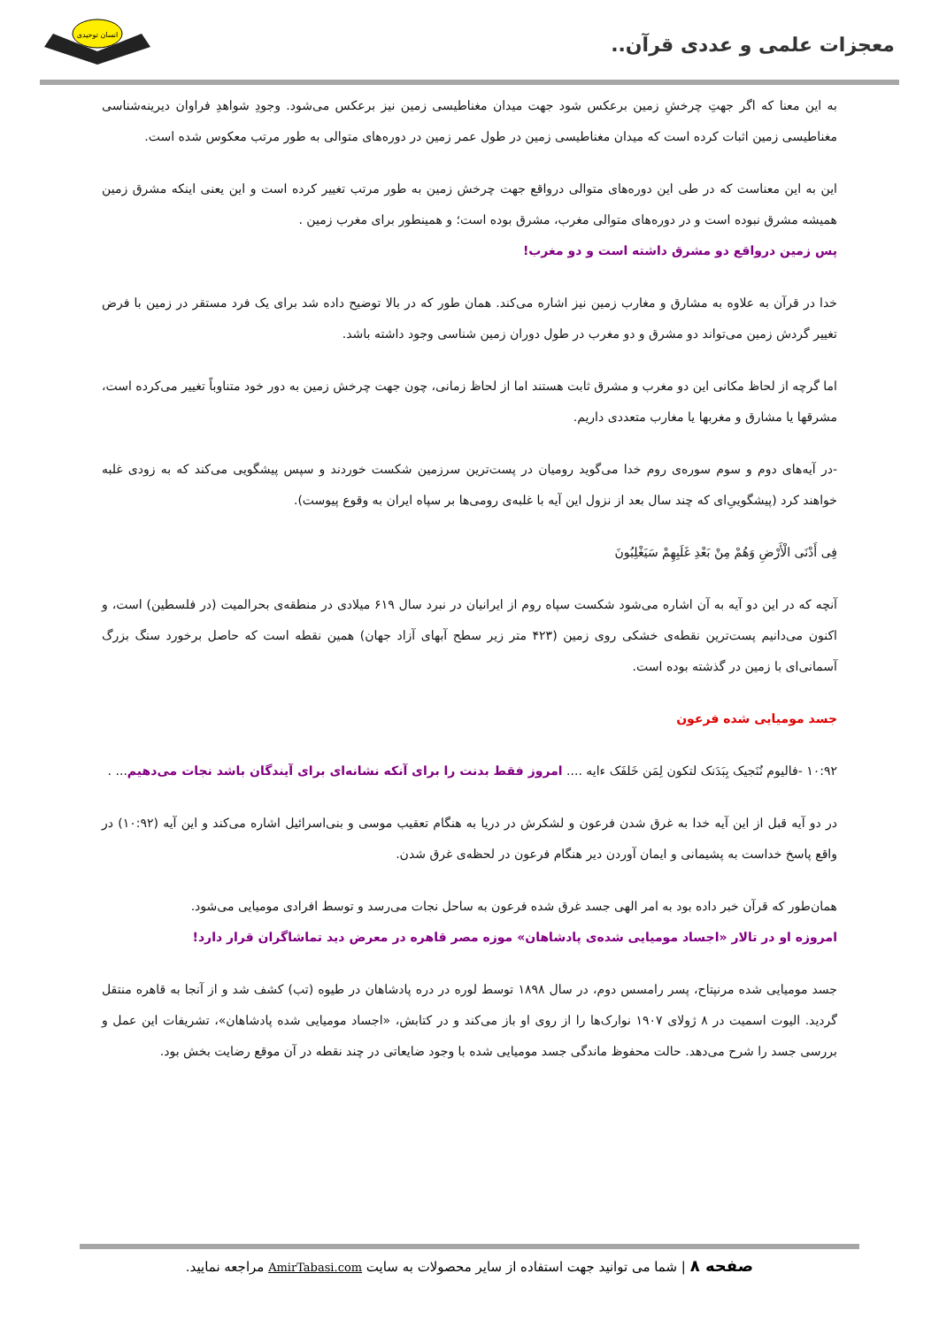معجزات علمی و عددی قرآن..
انسان توحیدی
به این معنا که اگر جهتِ چرخشِ زمین برعکس شود جهت میدان مغناطیسی زمین نیز برعکس می‌شود. وجودِ شواهدِ فراوان دیرینه‌شناسی مغناطیسی زمین اثبات کرده است که میدان مغناطیسی زمین در طول عمر زمین در دوره‌های متوالی به طور مرتب معکوس شده است.
این به این معناست که در طی این دوره‌های متوالی درواقع جهت چرخش زمین به طور مرتب تغییر کرده است و این یعنی اینکه مشرق زمین همیشه مشرق نبوده است و در دوره‌های متوالی مغرب، مشرق بوده است؛ و همینطور برای مغرب زمین .
پس زمین درواقع دو مشرق داشته است و دو مغرب!
خدا در قرآن به علاوه به مشارق و مغارب زمین نیز اشاره می‌کند. همان طور که در بالا توضیح داده شد برای یک فرد مستقر در زمین با فرض تغییر گردش زمین می‌تواند دو مشرق و دو مغرب در طول دوران زمین شناسی وجود داشته باشد.
اما گرچه از لحاظ مکانی این دو مغرب و مشرق ثابت هستند اما از لحاظ زمانی، چون جهت چرخش زمین به دور خود متناوباً تغییر می‌کرده است، مشرقها یا مشارق و مغربها یا مغارب متعددی داریم.
-در آیه‌های دوم و سوم سوره‌ی روم خدا می‌گوید رومیان در پست‌ترین سرزمین شکست خوردند و سپس پیشگویی می‌کند که به زودی غلبه خواهند کرد (پیشگوییِ‌ای که چند سال بعد از نزول این آیه با غلبه‌ی رومی‌ها بر سپاه ایران به وقوع پیوست).
فِی أَدْنَى الْأَرْضِ وَهُمْ مِنْ بَعْدِ غَلَبِهِمْ سَيَغْلِبُونَ
آنچه که در این دو آیه به آن اشاره می‌شود شکست سپاه روم از ایرانیان در نبرد سال ۶۱۹ میلادی در منطقه‌ی بحرالمیت (در فلسطین) است، و اکنون می‌دانیم پست‌ترین نقطه‌ی خشکی روی زمین (۴۲۳ متر زیر سطح آبهای آزاد جهان) همین نقطه است که حاصل برخورد سنگ بزرگ آسمانی‌ای با زمین در گذشته بوده است.
جسد مومیایی شده فرعون
۱۰:۹۲ -فالیوم نُنَجیک بِبَدَنک لتکون لِمَن خَلفَک ءایه .... امروز فقط بدنت را برای آنکه نشانه‌ای برای آیندگان باشد نجات می‌دهیم... .
در دو آیه قبل از این آیه خدا به غرق شدن فرعون و لشکرش در دریا به هنگام تعقیب موسی و بنی‌اسرائیل اشاره می‌کند و این آیه (۱۰:۹۲) در واقع پاسخ خداست به پشیمانی و ایمان آوردن دیر هنگام فرعون در لحظه‌ی غرق شدن.
همان‌طور که قرآن خبر داده بود به امر الهی جسد غرق شده فرعون به ساحل نجات می‌رسد و توسط افرادی مومیایی می‌شود.
امروزه او در تالار «اجساد مومیایی شده‌ی پادشاهان» موزه مصر قاهره در معرض دید تماشاگران قرار دارد!
جسد مومیایی شده مرنپتاح، پسر رامسس دوم، در سال ۱۸۹۸ توسط لوره در دره پادشاهان در طیوه (تب) کشف شد و از آنجا به قاهره منتقل گردید. الیوت اسمیت در ۸ ژولای ۱۹۰۷ نوارک‌ها را از روی او باز می‌کند و در کتابش، «اجساد مومیایی شده پادشاهان»، تشریفات این عمل و بررسی جسد را شرح می‌دهد. حالت محفوظ ماندگی جسد مومیایی شده با وجود ضایعاتی در چند نقطه در آن موقع رضایت بخش بود.
صفحه ۸ | شما می توانید جهت استفاده از سایر محصولات به سایت AmirTabasi.com مراجعه نمایید.